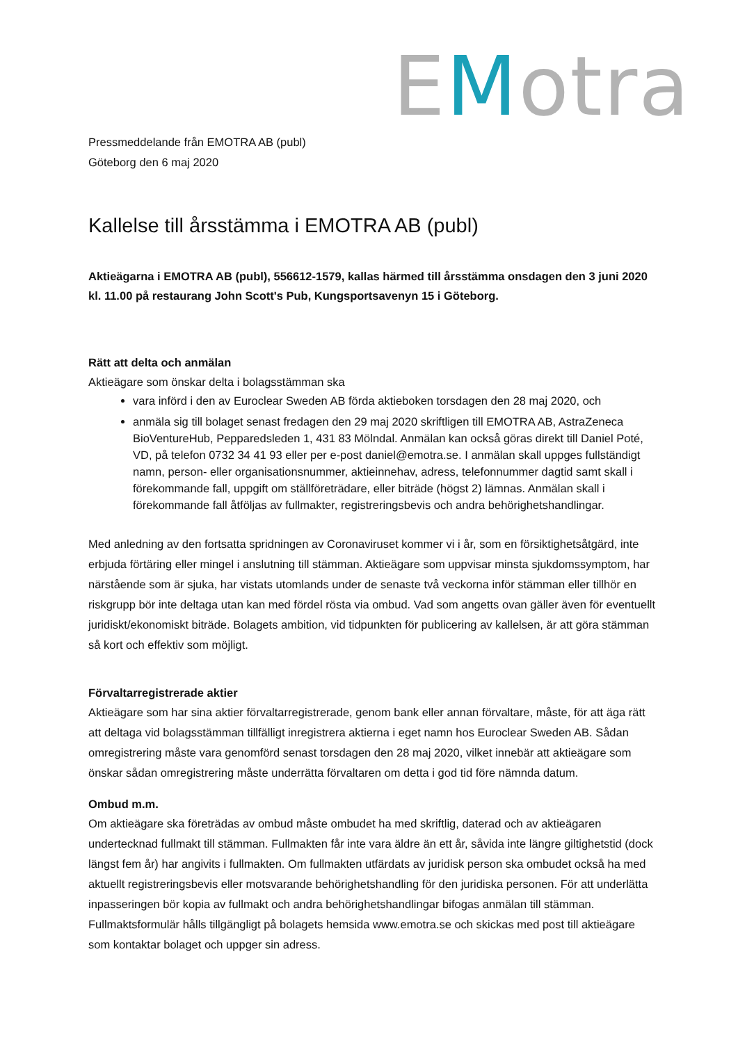EMotra
Pressmeddelande från EMOTRA AB (publ)
Göteborg den 6 maj 2020
Kallelse till årsstämma i EMOTRA AB (publ)
Aktieägarna i EMOTRA AB (publ), 556612-1579, kallas härmed till årsstämma onsdagen den 3 juni 2020 kl. 11.00 på restaurang John Scott's Pub, Kungsportsavenyn 15 i Göteborg.
Rätt att delta och anmälan
Aktieägare som önskar delta i bolagsstämman ska
vara införd i den av Euroclear Sweden AB förda aktieboken torsdagen den 28 maj 2020, och
anmäla sig till bolaget senast fredagen den 29 maj 2020 skriftligen till EMOTRA AB, AstraZeneca BioVentureHub, Pepparedsleden 1, 431 83 Mölndal. Anmälan kan också göras direkt till Daniel Poté, VD, på telefon 0732 34 41 93 eller per e-post daniel@emotra.se. I anmälan skall uppges fullständigt namn, person- eller organisationsnummer, aktieinnehav, adress, telefonnummer dagtid samt skall i förekommande fall, uppgift om ställföreträdare, eller biträde (högst 2) lämnas. Anmälan skall i förekommande fall åtföljas av fullmakter, registreringsbevis och andra behörighetshandlingar.
Med anledning av den fortsatta spridningen av Coronaviruset kommer vi i år, som en försiktighetsåtgärd, inte erbjuda förtäring eller mingel i anslutning till stämman. Aktieägare som uppvisar minsta sjukdomssymptom, har närstående som är sjuka, har vistats utomlands under de senaste två veckorna inför stämman eller tillhör en riskgrupp bör inte deltaga utan kan med fördel rösta via ombud. Vad som angetts ovan gäller även för eventuellt juridiskt/ekonomiskt biträde. Bolagets ambition, vid tidpunkten för publicering av kallelsen, är att göra stämman så kort och effektiv som möjligt.
Förvaltarregistrerade aktier
Aktieägare som har sina aktier förvaltarregistrerade, genom bank eller annan förvaltare, måste, för att äga rätt att deltaga vid bolagsstämman tillfälligt inregistrera aktierna i eget namn hos Euroclear Sweden AB. Sådan omregistrering måste vara genomförd senast torsdagen den 28 maj 2020, vilket innebär att aktieägare som önskar sådan omregistrering måste underrätta förvaltaren om detta i god tid före nämnda datum.
Ombud m.m.
Om aktieägare ska företrädas av ombud måste ombudet ha med skriftlig, daterad och av aktieägaren undertecknad fullmakt till stämman. Fullmakten får inte vara äldre än ett år, såvida inte längre giltighetstid (dock längst fem år) har angivits i fullmakten. Om fullmakten utfärdats av juridisk person ska ombudet också ha med aktuellt registreringsbevis eller motsvarande behörighetshandling för den juridiska personen. För att underlätta inpasseringen bör kopia av fullmakt och andra behörighetshandlingar bifogas anmälan till stämman. Fullmaktsformulär hålls tillgängligt på bolagets hemsida www.emotra.se och skickas med post till aktieägare som kontaktar bolaget och uppger sin adress.